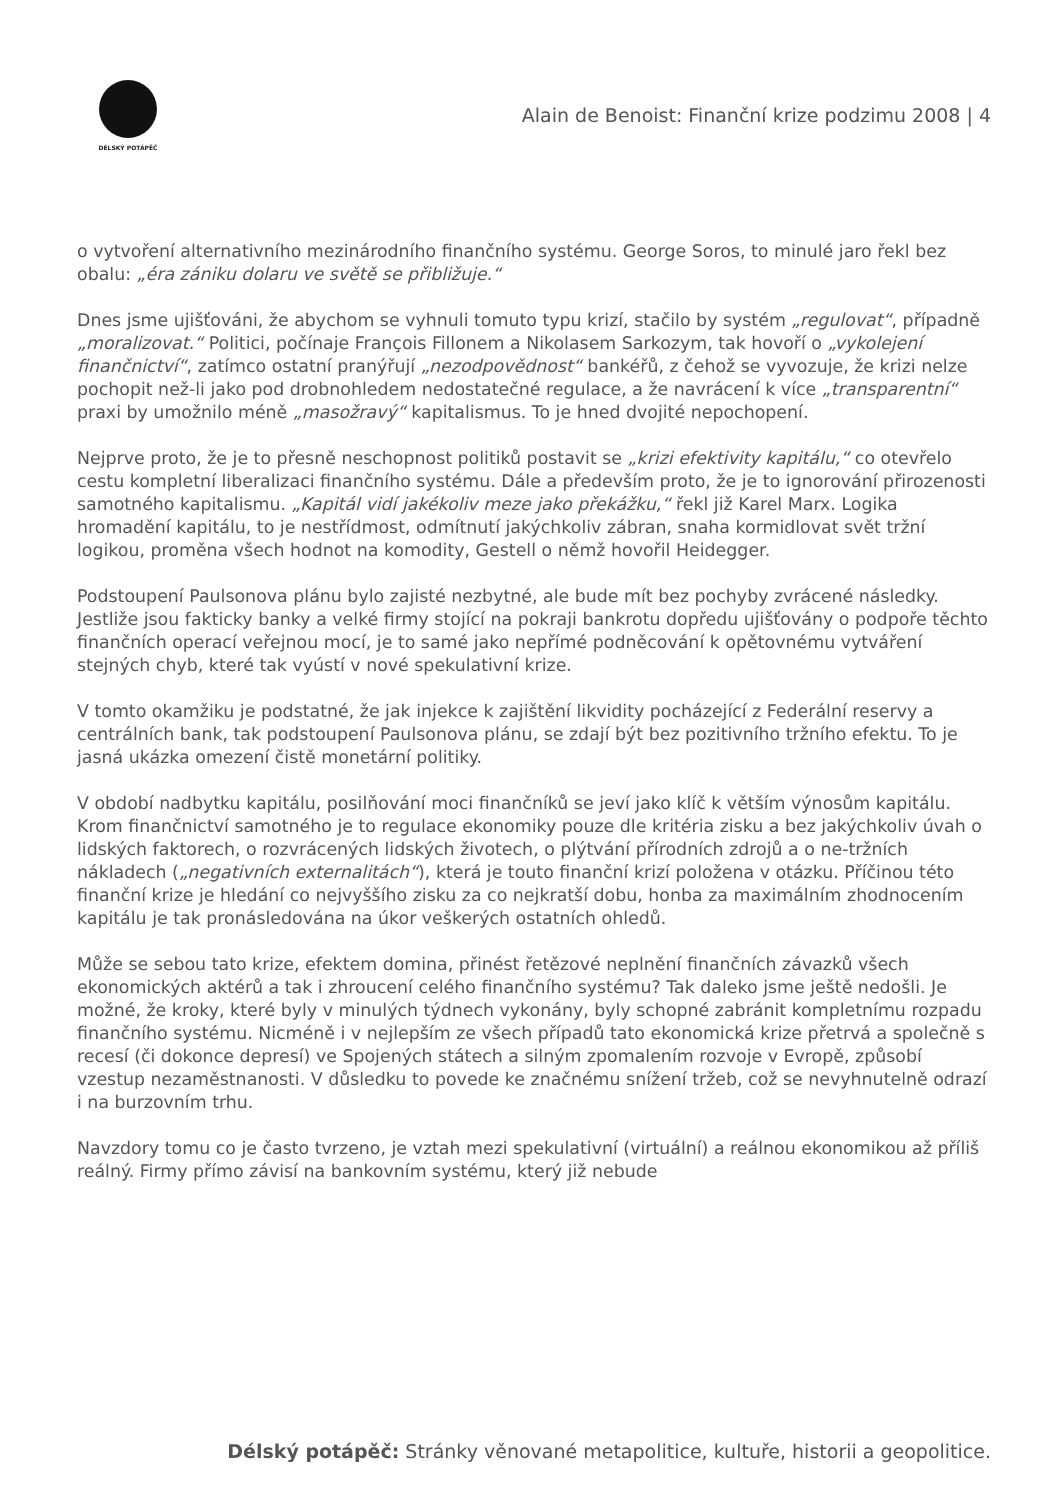DÉLSKÝ POTÁPĚČ
Alain de Benoist: Finanční krize podzimu 2008 | 4
o vytvoření alternativního mezinárodního finančního systému. George Soros, to minulé jaro řekl bez obalu: „éra zániku dolaru ve světě se přibližuje.“
Dnes jsme ujišťováni, že abychom se vyhnuli tomuto typu krizí, stačilo by systém „regulovat“, případně „moralizovat.“ Politici, počínaje François Fillonem a Nikolasem Sarkozym, tak hovoří o „vykolejení finančnictví“, zatímco ostatní pranýřují „nezodpovědnost“ bankéřů, z čehož se vyvozuje, že krizi nelze pochopit než-li jako pod drobnohledem nedostatečné regulace, a že navrácení k více „transparentní“ praxi by umožnilo méně „masožravý“ kapitalismus. To je hned dvojité nepochopení.
Nejprve proto, že je to přesně neschopnost politiků postavit se „krizi efektivity kapitálu,“ co otevřelo cestu kompletní liberalizaci finančního systému. Dále a především proto, že je to ignorování přirozenosti samotného kapitalismu. „Kapitál vidí jakékoliv meze jako překážku,“ řekl již Karel Marx. Logika hromadění kapitálu, to je nestřídmost, odmítnutí jakýchkoliv zábran, snaha kormidlovat svět tržní logikou, proměna všech hodnot na komodity, Gestell o němž hovořil Heidegger.
Podstoupení Paulsonova plánu bylo zajisté nezbytné, ale bude mít bez pochyby zvrácené následky. Jestliže jsou fakticky banky a velké firmy stojící na pokraji bankrotu dopředu ujišťovány o podpoře těchto finančních operací veřejnou mocí, je to samé jako nepřímé podněcování k opětovnému vytváření stejných chyb, které tak vyústí v nové spekulativní krize.
V tomto okamžiku je podstatné, že jak injekce k zajištění likvidity pocházející z Federální reservy a centrálních bank, tak podstoupení Paulsonova plánu, se zdají být bez pozitivního tržního efektu. To je jasná ukázka omezení čistě monetární politiky.
V období nadbytku kapitálu, posilňování moci finančníků se jeví jako klíč k větším výnosům kapitálu. Krom finančnictví samotného je to regulace ekonomiky pouze dle kritéria zisku a bez jakýchkoliv úvah o lidských faktorech, o rozvrácených lidských životech, o plýtvání přírodních zdrojů a o ne-tržních nákladech („negativních externalitách“), která je touto finanční krizí položena v otázku. Příčinou této finanční krize je hledání co nejvyššího zisku za co nejkratší dobu, honba za maximálním zhodnocením kapitálu je tak pronásledována na úkor veškerých ostatních ohledů.
Může se sebou tato krize, efektem domina, přinést řetězové neplnění finančních závazků všech ekonomických aktérů a tak i zhroucení celého finančního systému? Tak daleko jsme ještě nedošli. Je možné, že kroky, které byly v minulých týdnech vykonány, byly schopné zabránit kompletnímu rozpadu finančního systému. Nicméně i v nejlepším ze všech případů tato ekonomická krize přetrvá a společně s recesí (či dokonce depresí) ve Spojených státech a silným zpomalením rozvoje v Evropě, způsobí vzestup nezaměstnanosti. V důsledku to povede ke značnému snížení tržeb, což se nevyhnutelně odrazí i na burzovním trhu.
Navzdory tomu co je často tvrzeno, je vztah mezi spekulativní (virtuální) a reálnou ekonomikou až příliš reálný. Firmy přímo závisí na bankovním systému, který již nebude
Délský potápěč: Stránky věnované metapolitice, kultuře, historii a geopolitice.